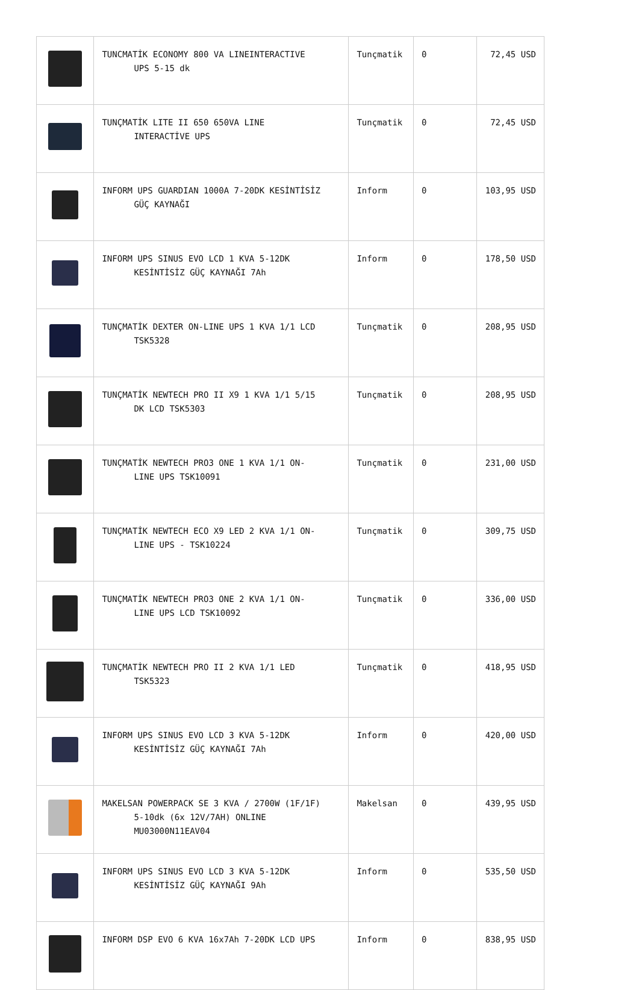| | TUNCMATİK ECONOMY 800 VA LINEINTERACTIVE UPS 5-15 dk | Tunçmatik | 0 | 72,45 USD |
| | TUNÇMATİK LITE II 650 650VA LINE INTERACTİVE UPS | Tunçmatik | 0 | 72,45 USD |
| | INFORM UPS GUARDIAN 1000A 7-20DK KESİNTİSİZ GÜÇ KAYNAĞI | Inform | 0 | 103,95 USD |
| | INFORM UPS SINUS EVO LCD 1 KVA 5-12DK KESİNTİSİZ GÜÇ KAYNAĞI 7Ah | Inform | 0 | 178,50 USD |
| | TUNÇMATİK DEXTER ON-LINE UPS 1 KVA 1/1 LCD TSK5328 | Tunçmatik | 0 | 208,95 USD |
| | TUNÇMATİK NEWTECH PRO II X9 1 KVA 1/1 5/15 DK LCD TSK5303 | Tunçmatik | 0 | 208,95 USD |
| | TUNÇMATİK NEWTECH PRO3 ONE 1 KVA 1/1 ON- LINE UPS TSK10091 | Tunçmatik | 0 | 231,00 USD |
| | TUNÇMATİK NEWTECH ECO X9 LED 2 KVA 1/1 ON- LINE UPS - TSK10224 | Tunçmatik | 0 | 309,75 USD |
| | TUNÇMATİK NEWTECH PRO3 ONE 2 KVA 1/1 ON- LINE UPS LCD TSK10092 | Tunçmatik | 0 | 336,00 USD |
| | TUNÇMATİK NEWTECH PRO II 2 KVA 1/1 LED TSK5323 | Tunçmatik | 0 | 418,95 USD |
| | INFORM UPS SINUS EVO LCD 3 KVA 5-12DK KESİNTİSİZ GÜÇ KAYNAĞI 7Ah | Inform | 0 | 420,00 USD |
| | MAKELSAN POWERPACK SE 3 KVA / 2700W (1F/1F) 5-10dk (6x 12V/7AH) ONLINE MU03000N11EAV04 | Makelsan | 0 | 439,95 USD |
| | INFORM UPS SINUS EVO LCD 3 KVA 5-12DK KESİNTİSİZ GÜÇ KAYNAĞI 9Ah | Inform | 0 | 535,50 USD |
| | INFORM DSP EVO 6 KVA 16x7Ah 7-20DK LCD UPS | Inform | 0 | 838,95 USD |